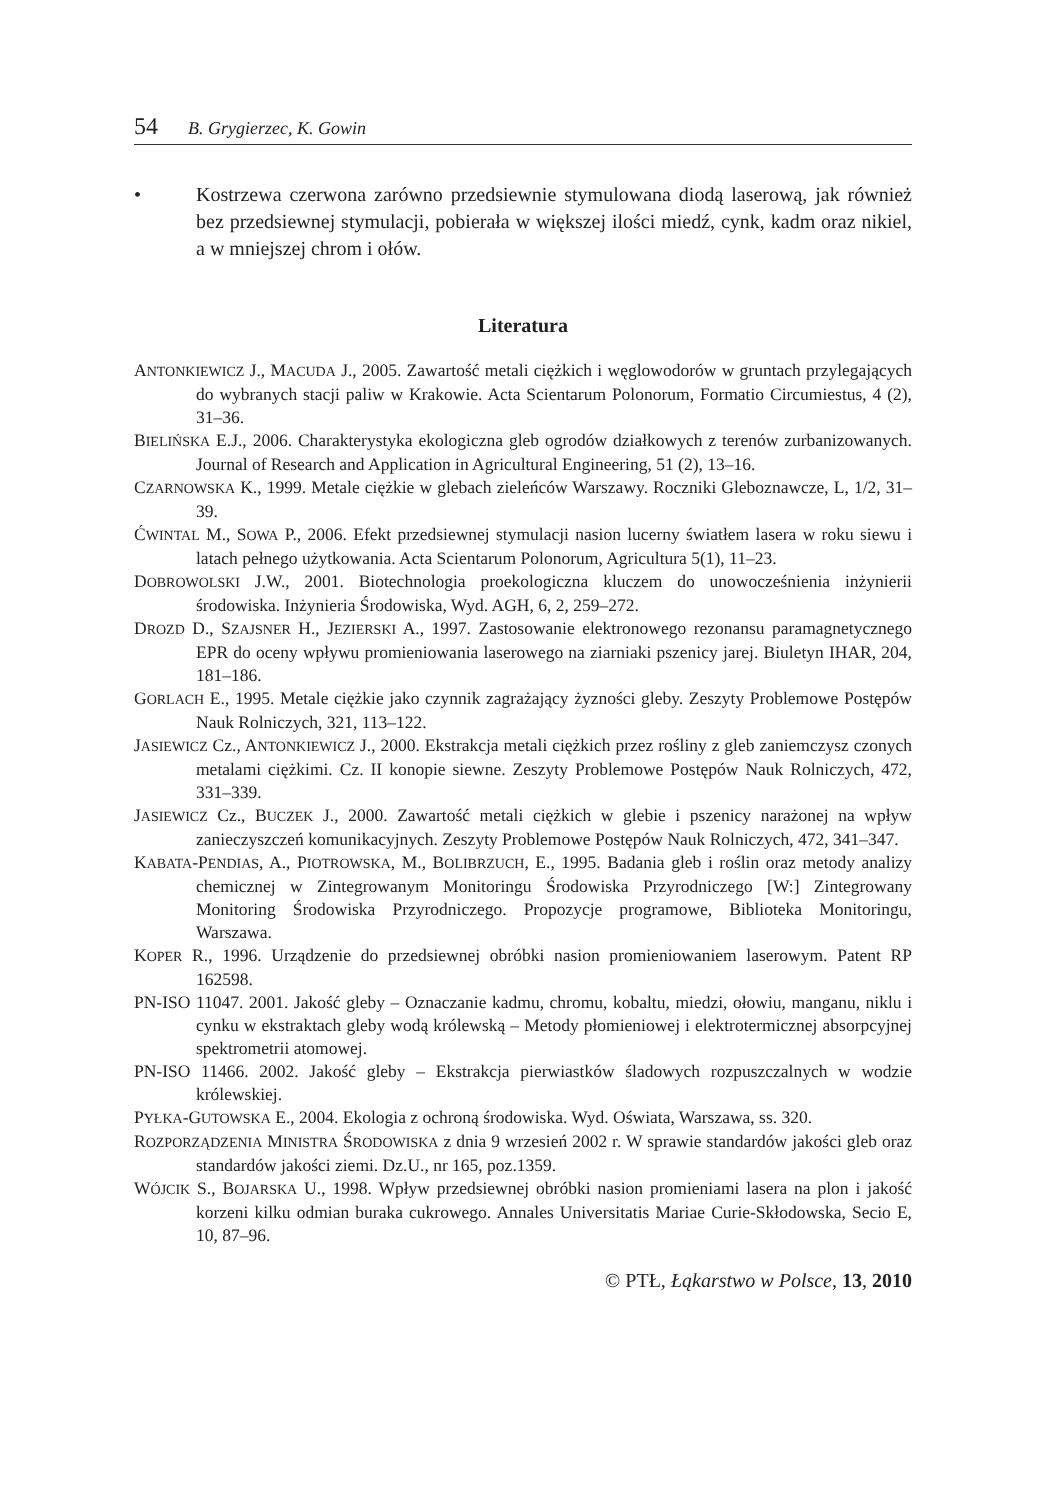54 B. Grygierzec, K. Gowin
• Kostrzewa czerwona zarówno przedsiewnie stymulowana diodą laserową, jak również bez przedsiewnej stymulacji, pobierała w większej ilości miedź, cynk, kadm oraz nikiel, a w mniejszej chrom i ołów.
Literatura
ANTONKIEWICZ J., MACUDA J., 2005. Zawartość metali ciężkich i węglowodorów w gruntach przylegających do wybranych stacji paliw w Krakowie. Acta Scientarum Polonorum, Formatio Circumiestus, 4 (2), 31–36.
BIELIŃSKA E.J., 2006. Charakterystyka ekologiczna gleb ogrodów działkowych z terenów zurbanizowanych. Journal of Research and Application in Agricultural Engineering, 51 (2), 13–16.
CZARNOWSKA K., 1999. Metale ciężkie w glebach zieleńców Warszawy. Roczniki Gleboznawcze, L, 1/2, 31–39.
ĆWINTAL M., SOWA P., 2006. Efekt przedsiewnej stymulacji nasion lucerny światłem lasera w roku siewu i latach pełnego użytkowania. Acta Scientarum Polonorum, Agricultura 5(1), 11–23.
DOBROWOLSKI J.W., 2001. Biotechnologia proekologiczna kluczem do unowocześnienia inżynierii środowiska. Inżynieria Środowiska, Wyd. AGH, 6, 2, 259–272.
DROZD D., SZAJSNER H., JEZIERSKI A., 1997. Zastosowanie elektronowego rezonansu paramagnetycznego EPR do oceny wpływu promieniowania laserowego na ziarniaki pszenicy jarej. Biuletyn IHAR, 204, 181–186.
GORLACH E., 1995. Metale ciężkie jako czynnik zagrażający żyzności gleby. Zeszyty Problemowe Postępów Nauk Rolniczych, 321, 113–122.
JASIEWICZ Cz., ANTONKIEWICZ J., 2000. Ekstrakcja metali ciężkich przez rośliny z gleb zaniemczysz czonych metalami ciężkimi. Cz. II konopie siewne. Zeszyty Problemowe Postępów Nauk Rolniczych, 472, 331–339.
JASIEWICZ Cz., BUCZEK J., 2000. Zawartość metali ciężkich w glebie i pszenicy narażonej na wpływ zanieczyszczeń komunikacyjnych. Zeszyty Problemowe Postępów Nauk Rolniczych, 472, 341–347.
KABATA-PENDIAS, A., PIOTROWSKA, M., BOLIBRZUCH, E., 1995. Badania gleb i roślin oraz metody analizy chemicznej w Zintegrowanym Monitoringu Środowiska Przyrodniczego [W:] Zintegrowany Monitoring Środowiska Przyrodniczego. Propozycje programowe, Biblioteka Monitoringu, Warszawa.
KOPER R., 1996. Urządzenie do przedsiewnej obróbki nasion promieniowaniem laserowym. Patent RP 162598.
PN-ISO 11047. 2001. Jakość gleby – Oznaczanie kadmu, chromu, kobaltu, miedzi, ołowiu, manganu, niklu i cynku w ekstraktach gleby wodą królewską – Metody płomieniowej i elektrotermicznej absorpcyjnej spektrometrii atomowej.
PN-ISO 11466. 2002. Jakość gleby – Ekstrakcja pierwiastków śladowych rozpuszczalnych w wodzie królewskiej.
PYŁKA-GUTOWSKA E., 2004. Ekologia z ochroną środowiska. Wyd. Oświata, Warszawa, ss. 320.
ROZPORZĄDZENIA MINISTRA ŚRODOWISKA z dnia 9 wrzesień 2002 r. W sprawie standardów jakości gleb oraz standardów jakości ziemi. Dz.U., nr 165, poz.1359.
WÓJCIK S., BOJARSKA U., 1998. Wpływ przedsiewnej obróbki nasion promieniami lasera na plon i jakość korzeni kilku odmian buraka cukrowego. Annales Universitatis Mariae Curie-Skłodowska, Secio E, 10, 87–96.
© PTŁ, Łąkarstwo w Polsce, 13, 2010